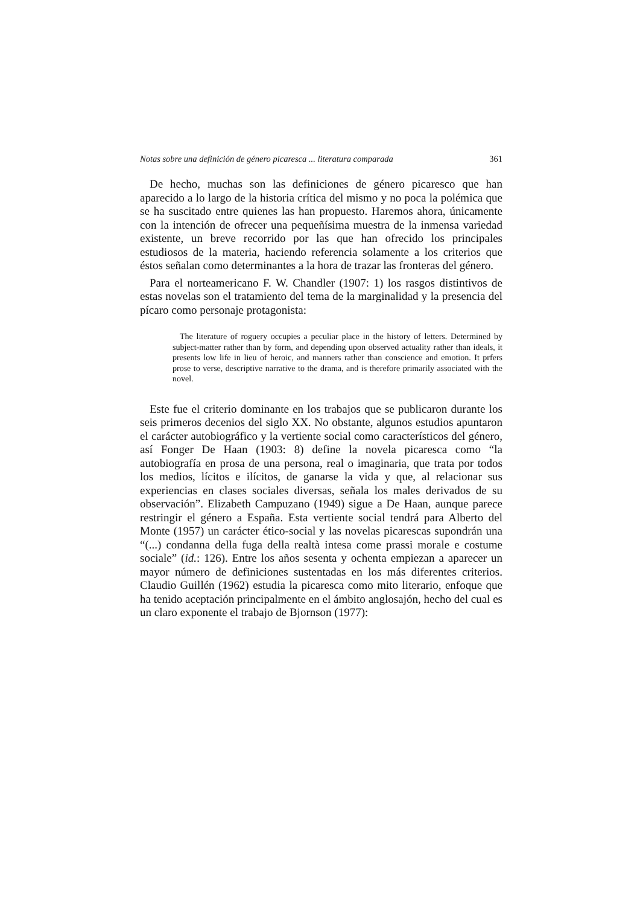Notas sobre una definición de género picaresca ... literatura comparada 361
De hecho, muchas son las definiciones de género picaresco que han aparecido a lo largo de la historia crítica del mismo y no poca la polémica que se ha suscitado entre quienes las han propuesto. Haremos ahora, únicamente con la intención de ofrecer una pequeñísima muestra de la inmensa variedad existente, un breve recorrido por las que han ofrecido los principales estudiosos de la materia, haciendo referencia solamente a los criterios que éstos señalan como determinantes a la hora de trazar las fronteras del género.
Para el norteamericano F. W. Chandler (1907: 1) los rasgos distintivos de estas novelas son el tratamiento del tema de la marginalidad y la presencia del pícaro como personaje protagonista:
The literature of roguery occupies a peculiar place in the history of letters. Determined by subject-matter rather than by form, and depending upon observed actuality rather than ideals, it presents low life in lieu of heroic, and manners rather than conscience and emotion. It prfers prose to verse, descriptive narrative to the drama, and is therefore primarily associated with the novel.
Este fue el criterio dominante en los trabajos que se publicaron durante los seis primeros decenios del siglo XX. No obstante, algunos estudios apuntaron el carácter autobiográfico y la vertiente social como característicos del género, así Fonger De Haan (1903: 8) define la novela picaresca como “la autobiografía en prosa de una persona, real o imaginaria, que trata por todos los medios, lícitos e ilícitos, de ganarse la vida y que, al relacionar sus experiencias en clases sociales diversas, señala los males derivados de su observación”. Elizabeth Campuzano (1949) sigue a De Haan, aunque parece restringir el género a España. Esta vertiente social tendrá para Alberto del Monte (1957) un carácter ético-social y las novelas picarescas supondrán una “(...) condanna della fuga della realtà intesa come prassi morale e costume sociale” (id.: 126). Entre los años sesenta y ochenta empiezan a aparecer un mayor número de definiciones sustentadas en los más diferentes criterios. Claudio Guillén (1962) estudia la picaresca como mito literario, enfoque que ha tenido aceptación principalmente en el ámbito anglosajón, hecho del cual es un claro exponente el trabajo de Bjornson (1977):